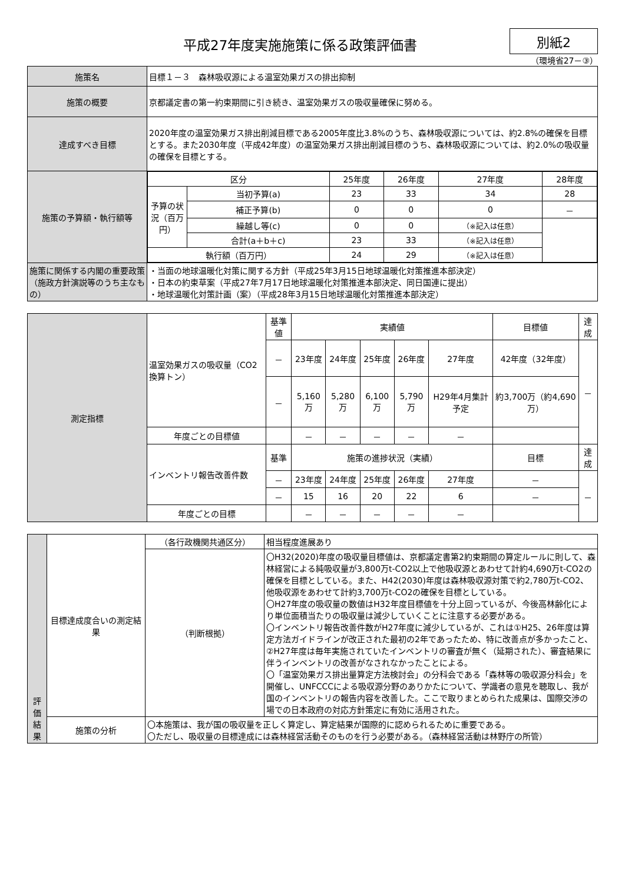平成27年度実施施策に係る政策評価書
別紙2
（環境省27－③）
| 施策名 | 目標１－３ 森林吸収源による温室効果ガスの排出抑制 |
| 施策の概要 | 京都議定書の第一約束期間に引き続き、温室効果ガスの吸収量確保に努める。 |
| 達成すべき目標 | 2020年度の温室効果ガス排出削減目標である2005年度比3.8%のうち、森林吸収源については、約2.8%の確保を目標とする。また2030年度（平成42年度）の温室効果ガス排出削減目標のうち、森林吸収源については、約2.0%の吸収量の確保を目標とする。 |
| 施策の予算額・執行額等 | / 区分 / / 25年度 / 26年度 / 27年度 / 28年度 / / --- / --- / --- / --- / --- / --- / / 予算の状況（百万円） / 当初予算(a) / 23 / 33 / 34 / 28 / / / 補正予算(b) / 0 / 0 / 0 / － / / / 繰越し等(c) / 0 / 0 / （※記入は任意） / / / / 合計(a＋b＋c) / 23 / 33 / （※記入は任意） / / / 執行額（百万円） / / 24 / 29 / （※記入は任意） / / |
| 施策に関係する内閣の重要政策（施政方針演説等のうち主なもの） | ・当面の地球温暖化対策に関する方針（平成25年3月15日地球温暖化対策推進本部決定） ・日本の約束草案（平成27年7月17日地球温暖化対策推進本部決定、同日国連に提出） ・地球温暖化対策計画（案）（平成28年3月15日地球温暖化対策推進本部決定） |
| 測定指標 | 温室効果ガスの吸収量（CO2換算トン） | 基準値 | 実績値 | | | | | 目標値 | 達成 |
| | | － | 23年度 | 24年度 | 25年度 | 26年度 | 27年度 | 42年度（32年度） | － |
| | | － | 5,160万 | 5,280万 | 6,100万 | 5,790万 | H29年4月集計予定 | 約3,700万（約4,690万） | |
| | 年度ごとの目標値 | | － | － | － | － | － | | |
| | インベントリ報告改善件数 | 基準 | 施策の進捗状況（実績） | | | | | 目標 | 達成 |
| | | － | 23年度 | 24年度 | 25年度 | 26年度 | 27年度 | － | － |
| | | － | 15 | 16 | 20 | 22 | 6 | － | |
| | 年度ごとの目標 | | － | － | － | － | － | | |
| 評価結果 | 目標達成度合いの測定結果 | （各行政機関共通区分） | 相当程度進展あり |
| | | （判断根拠） | 〇H32(2020)年度の吸収量目標値は、京都議定書第2約束期間の算定ルールに則して、森林経営による純吸収量が3,800万t-CO2以上で他吸収源とあわせて計約4,690万t-CO2の確保を目標としている。また、H42(2030)年度は森林吸収源対策で約2,780万t-CO2、他吸収源をあわせて計約3,700万t-CO2の確保を目標としている。 〇H27年度の吸収量の数値はH32年度目標値を十分上回っているが、今後高林齢化により単位面積当たりの吸収量は減少していくことに注意する必要がある。 〇インベントリ報告改善件数がH27年度に減少しているが、これは①H25、26年度は算定方法ガイドラインが改正された最初の2年であったため、特に改善点が多かったこと、②H27年度は毎年実施されていたインベントリの審査が無く（延期された）、審査結果に伴うインベントリの改善がなされなかったことによる。 〇「温室効果ガス排出量算定方法検討会」の分科会である「森林等の吸収源分科会」を開催し、UNFCCCによる吸収源分野のありかたについて、学識者の意見を聴取し、我が国のインベントリの報告内容を改善した。ここで取りまとめられた成果は、国際交渉の場での日本政府の対応方針策定に有効に活用された。 |
| | 施策の分析 | 〇本施策は、我が国の吸収量を正しく算定し、算定結果が国際的に認められるために重要である。 〇ただし、吸収量の目標達成には森林経営活動そのものを行う必要がある。（森林経営活動は林野庁の所管） | |